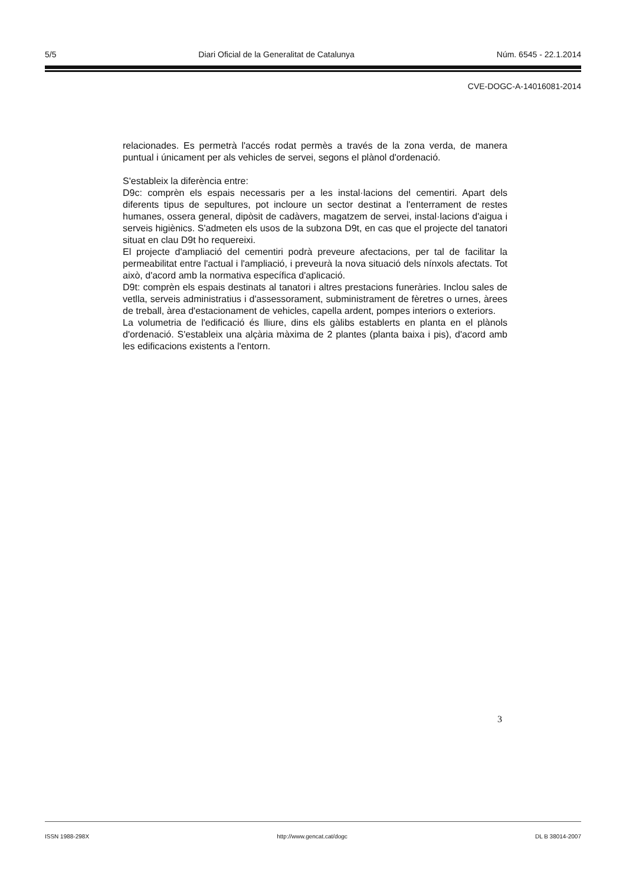5/5 Diari Oficial de la Generalitat de Catalunya Núm. 6545 - 22.1.2014
CVE-DOGC-A-14016081-2014
relacionades. Es permetrà l'accés rodat permès a través de la zona verda, de manera puntual i únicament per als vehicles de servei, segons el plànol d'ordenació.
S'estableix la diferència entre:
D9c: comprèn els espais necessaris per a les instal·lacions del cementiri. Apart dels diferents tipus de sepultures, pot incloure un sector destinat a l'enterrament de restes humanes, ossera general, dipòsit de cadàvers, magatzem de servei, instal·lacions d'aigua i serveis higiènics. S'admeten els usos de la subzona D9t, en cas que el projecte del tanatori situat en clau D9t ho requereixi.
El projecte d'ampliació del cementiri podrà preveure afectacions, per tal de facilitar la permeabilitat entre l'actual i l'ampliació, i preveurà la nova situació dels nínxols afectats. Tot això, d'acord amb la normativa específica d'aplicació.
D9t: comprèn els espais destinats al tanatori i altres prestacions funeràries. Inclou sales de vetlla, serveis administratius i d'assessorament, subministrament de fèretres o urnes, àrees de treball, àrea d'estacionament de vehicles, capella ardent, pompes interiors o exteriors.
La volumetria de l'edificació és lliure, dins els gàlibs establerts en planta en el plànols d'ordenació. S'estableix una alçària màxima de 2 plantes (planta baixa i pis), d'acord amb les edificacions existents a l'entorn.
3
ISSN 1988-298X http://www.gencat.cat/dogc DL B 38014-2007